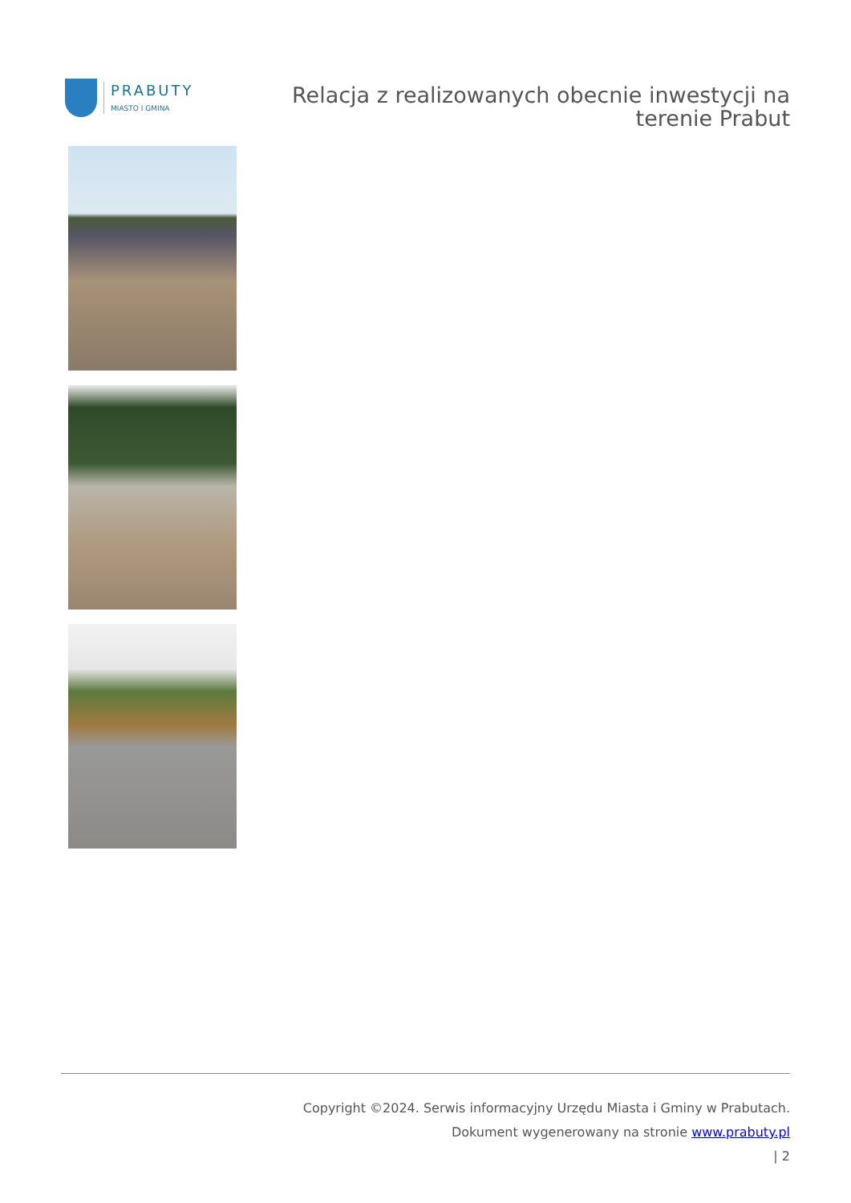PRABUTY
MIASTO I GMINA
Relacja z realizowanych obecnie inwestycji na
terenie Prabut
Copyright ©2024. Serwis informacyjny Urzędu Miasta i Gminy w Prabutach.
Dokument wygenerowany na stronie www.prabuty.pl
| 2